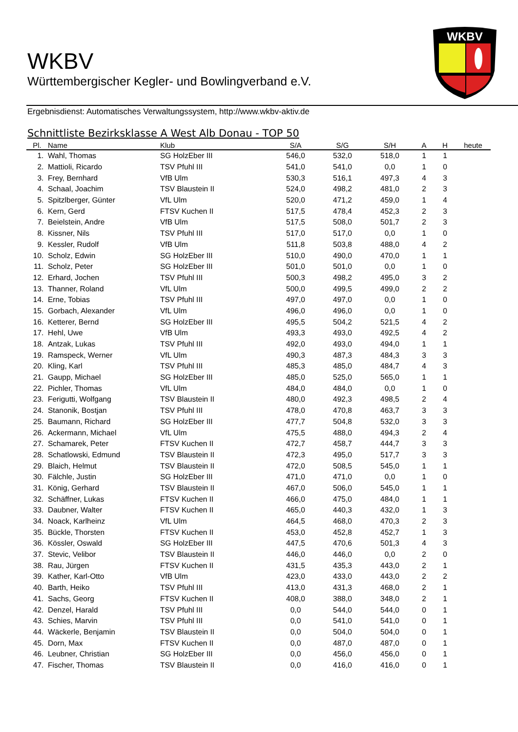WKBV
WKBV
Württembergischer Kegler- und Bowlingverband e.V.
Ergebnisdienst: Automatisches Verwaltungssystem, http://www.wkbv-aktiv.de
Schnittliste Bezirksklasse A West Alb Donau - TOP 50
| Pl. | Name | Klub | S/A | S/G | S/H | A | H | heute |
| --- | --- | --- | --- | --- | --- | --- | --- | --- |
| 1. | Wahl, Thomas | SG HolzEber III | 546,0 | 532,0 | 518,0 | 1 | 1 | |
| 2. | Mattioli, Ricardo | TSV Pfuhl III | 541,0 | 541,0 | 0,0 | 1 | 0 | |
| 3. | Frey, Bernhard | VfB Ulm | 530,3 | 516,1 | 497,3 | 4 | 3 | |
| 4. | Schaal, Joachim | TSV Blaustein II | 524,0 | 498,2 | 481,0 | 2 | 3 | |
| 5. | Spitzlberger, Günter | VfL Ulm | 520,0 | 471,2 | 459,0 | 1 | 4 | |
| 6. | Kern, Gerd | FTSV Kuchen II | 517,5 | 478,4 | 452,3 | 2 | 3 | |
| 7. | Beielstein, Andre | VfB Ulm | 517,5 | 508,0 | 501,7 | 2 | 3 | |
| 8. | Kissner, Nils | TSV Pfuhl III | 517,0 | 517,0 | 0,0 | 1 | 0 | |
| 9. | Kessler, Rudolf | VfB Ulm | 511,8 | 503,8 | 488,0 | 4 | 2 | |
| 10. | Scholz, Edwin | SG HolzEber III | 510,0 | 490,0 | 470,0 | 1 | 1 | |
| 11. | Scholz, Peter | SG HolzEber III | 501,0 | 501,0 | 0,0 | 1 | 0 | |
| 12. | Erhard, Jochen | TSV Pfuhl III | 500,3 | 498,2 | 495,0 | 3 | 2 | |
| 13. | Thanner, Roland | VfL Ulm | 500,0 | 499,5 | 499,0 | 2 | 2 | |
| 14. | Erne, Tobias | TSV Pfuhl III | 497,0 | 497,0 | 0,0 | 1 | 0 | |
| 15. | Gorbach, Alexander | VfL Ulm | 496,0 | 496,0 | 0,0 | 1 | 0 | |
| 16. | Ketterer, Bernd | SG HolzEber III | 495,5 | 504,2 | 521,5 | 4 | 2 | |
| 17. | Hehl, Uwe | VfB Ulm | 493,3 | 493,0 | 492,5 | 4 | 2 | |
| 18. | Antzak, Lukas | TSV Pfuhl III | 492,0 | 493,0 | 494,0 | 1 | 1 | |
| 19. | Ramspeck, Werner | VfL Ulm | 490,3 | 487,3 | 484,3 | 3 | 3 | |
| 20. | Kling, Karl | TSV Pfuhl III | 485,3 | 485,0 | 484,7 | 4 | 3 | |
| 21. | Gaupp, Michael | SG HolzEber III | 485,0 | 525,0 | 565,0 | 1 | 1 | |
| 22. | Pichler, Thomas | VfL Ulm | 484,0 | 484,0 | 0,0 | 1 | 0 | |
| 23. | Ferigutti, Wolfgang | TSV Blaustein II | 480,0 | 492,3 | 498,5 | 2 | 4 | |
| 24. | Stanonik, Bostjan | TSV Pfuhl III | 478,0 | 470,8 | 463,7 | 3 | 3 | |
| 25. | Baumann, Richard | SG HolzEber III | 477,7 | 504,8 | 532,0 | 3 | 3 | |
| 26. | Ackermann, Michael | VfL Ulm | 475,5 | 488,0 | 494,3 | 2 | 4 | |
| 27. | Schamarek, Peter | FTSV Kuchen II | 472,7 | 458,7 | 444,7 | 3 | 3 | |
| 28. | Schatlowski, Edmund | TSV Blaustein II | 472,3 | 495,0 | 517,7 | 3 | 3 | |
| 29. | Blaich, Helmut | TSV Blaustein II | 472,0 | 508,5 | 545,0 | 1 | 1 | |
| 30. | Fälchle, Justin | SG HolzEber III | 471,0 | 471,0 | 0,0 | 1 | 0 | |
| 31. | König, Gerhard | TSV Blaustein II | 467,0 | 506,0 | 545,0 | 1 | 1 | |
| 32. | Schäffner, Lukas | FTSV Kuchen II | 466,0 | 475,0 | 484,0 | 1 | 1 | |
| 33. | Daubner, Walter | FTSV Kuchen II | 465,0 | 440,3 | 432,0 | 1 | 3 | |
| 34. | Noack, Karlheinz | VfL Ulm | 464,5 | 468,0 | 470,3 | 2 | 3 | |
| 35. | Bückle, Thorsten | FTSV Kuchen II | 453,0 | 452,8 | 452,7 | 1 | 3 | |
| 36. | Kössler, Oswald | SG HolzEber III | 447,5 | 470,6 | 501,3 | 4 | 3 | |
| 37. | Stevic, Velibor | TSV Blaustein II | 446,0 | 446,0 | 0,0 | 2 | 0 | |
| 38. | Rau, Jürgen | FTSV Kuchen II | 431,5 | 435,3 | 443,0 | 2 | 1 | |
| 39. | Kather, Karl-Otto | VfB Ulm | 423,0 | 433,0 | 443,0 | 2 | 2 | |
| 40. | Barth, Heiko | TSV Pfuhl III | 413,0 | 431,3 | 468,0 | 2 | 1 | |
| 41. | Sachs, Georg | FTSV Kuchen II | 408,0 | 388,0 | 348,0 | 2 | 1 | |
| 42. | Denzel, Harald | TSV Pfuhl III | 0,0 | 544,0 | 544,0 | 0 | 1 | |
| 43. | Schies, Marvin | TSV Pfuhl III | 0,0 | 541,0 | 541,0 | 0 | 1 | |
| 44. | Wäckerle, Benjamin | TSV Blaustein II | 0,0 | 504,0 | 504,0 | 0 | 1 | |
| 45. | Dorn, Max | FTSV Kuchen II | 0,0 | 487,0 | 487,0 | 0 | 1 | |
| 46. | Leubner, Christian | SG HolzEber III | 0,0 | 456,0 | 456,0 | 0 | 1 | |
| 47. | Fischer, Thomas | TSV Blaustein II | 0,0 | 416,0 | 416,0 | 0 | 1 | |